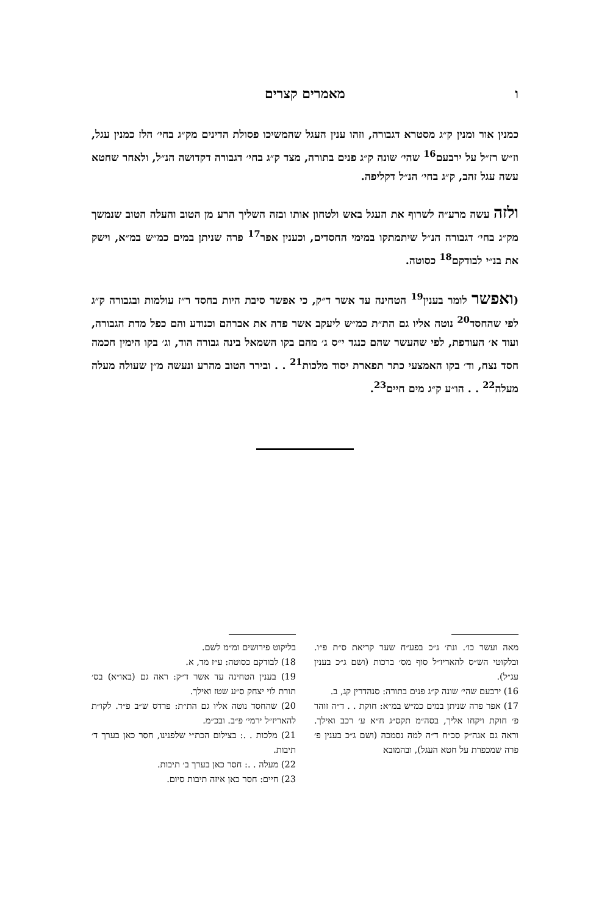ו מאמרים קצרים
כמנין אור ומנין ק״ג מסטרא דגבורה, וזהו ענין העגל שהמשיכו פסולת הדינים מק״ג בחי׳ הלז כמנין עגל, וז״ש רז״ל על ירבעם<sup>16</sup> שהי׳ שונה ק״ג פנים בתורה, מצד ק״ג בחי׳ דגבורה דקדושה הנ״ל, ולאחר שחטא עשה עגל זהב, ק״ג בחי׳ הנ״ל דקליפה.
ולזה עשה מרע״ה לשרוף את העגל באש ולטחון אותו ובזה השליך הרע מן הטוב והעלה הטוב שנמשך מק״ג בחי׳ דגבורה הנ״ל שיתמתקו במימי החסדים, וכענין אפר<sup>17</sup> פרה שניתן במים כמ״ש במ״א, וישק את בנ״י לבודקם<sup>18</sup> כסוטה.
(ואפשר לומר בענין<sup>19</sup> הטחינה עד אשר ד״ק, כי אפשר סיבת היות בחסד ר״ז עולמות ובגבורה ק״ג לפי שהחסד<sup>20</sup> נוטה אליו גם הת״ת כמ״ש ליעקב אשר פדה את אברהם וכנודע והם כפל מדת הגבורה, ועוד א׳ העודפת, לפי שהעשר שהם כנגד י״ס ג׳ מהם בקו השמאל בינה גבורה הוד, וג׳ בקו הימין חכמה חסד נצח, וד׳ בקו האמצעי כתר תפארת יסוד מלכות<sup>21</sup> . . ובירר הטוב מהרע ונעשה מ״ן שעולה מעלה מעלה<sup>22</sup> . . הו״ע ק״ג מים חיים<sup>23</sup>.
מאה ועשר כו׳. ונת׳ ג״כ בפע״ח שער קריאת ס״ת פ״ו. ובלקוטי הש״ס להאריז״ל סוף מס׳ ברכות (ושם ג״כ בענין עג״ל).
16) ירבעם שהי׳ שונה ק״ג פנים בתורה: סנהדרין קג, ב.
17) אפר פרה שניתן במים כמ״ש במ״א: חוקת . . ד״ה זוהר פ׳ חוקת ויקחו אליך, בסה״מ תקס״ג ח״א ע׳ רכב ואילך. וראה גם אגה״ק סכ״ח ד״ה למה נסמכה (ושם ג״כ בענין פ׳ פרה שמכפרת על חטא העגל), ובהמובא
בליקוט פירושים ומ״מ לשם.
18) לבודקם כסוטה: ע״ז מד, א.
19) בענין הטחינה עד אשר ד״ק: ראה גם (באו״א) בס׳ תורת לוי יצחק ס״ע שטז ואילך.
20) שהחסד נוטה אליו גם הת״ת: פרדס ש״ב פ״ד. לקו״ת להאריז״ל ירמי׳ פ״ב. ובכ״מ.
21) מלכות . .: בצילום הכת״י שלפנינו, חסר כאן בערך ד׳ תיבות.
22) מעלה . .: חסר כאן בערך ב׳ תיבות.
23) חיים: חסר כאן איזה תיבות סיום.